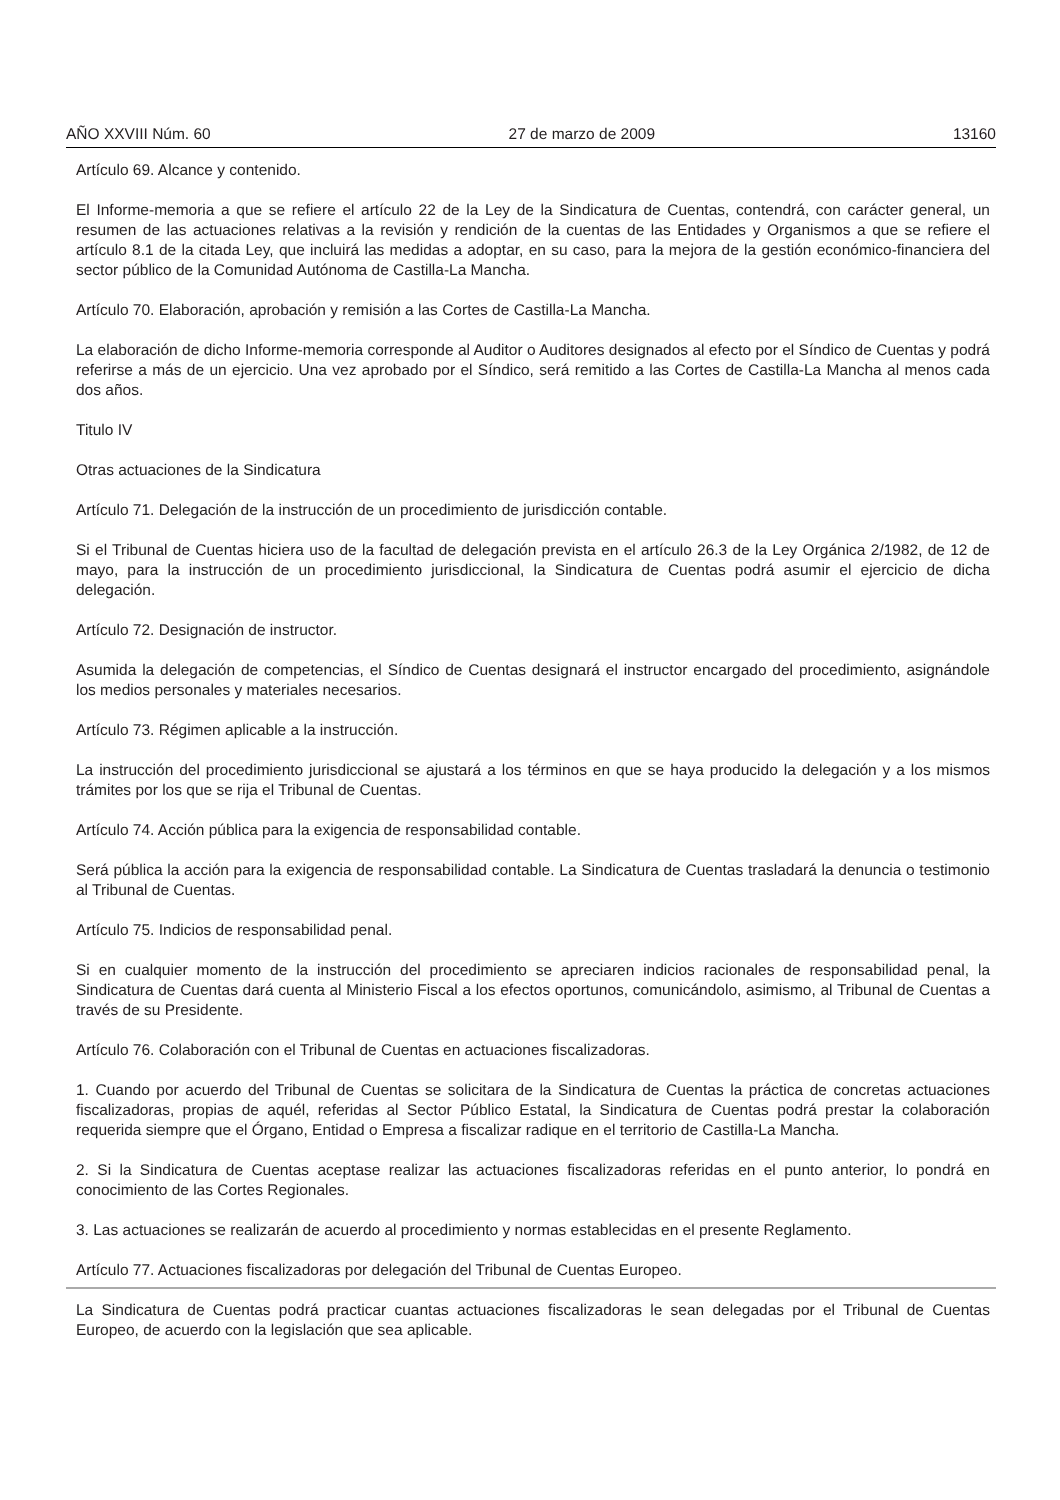AÑO XXVIII Núm. 60 27 de marzo de 2009 13160
Artículo 69. Alcance y contenido.
El Informe-memoria a que se refiere el artículo 22 de la Ley de la Sindicatura de Cuentas, contendrá, con carácter general, un resumen de las actuaciones relativas a la revisión y rendición de la cuentas de las Entidades y Organismos a que se refiere el artículo 8.1 de la citada Ley, que incluirá las medidas a adoptar, en su caso, para la mejora de la gestión económico-financiera del sector público de la Comunidad Autónoma de Castilla-La Mancha.
Artículo 70. Elaboración, aprobación y remisión a las Cortes de Castilla-La Mancha.
La elaboración de dicho Informe-memoria corresponde al Auditor o Auditores designados al efecto por el Síndico de Cuentas y podrá referirse a más de un ejercicio. Una vez aprobado por el Síndico, será remitido a las Cortes de Castilla-La Mancha al menos cada dos años.
Titulo IV
Otras actuaciones de la Sindicatura
Artículo 71. Delegación de la instrucción de un procedimiento de jurisdicción contable.
Si el Tribunal de Cuentas hiciera uso de la facultad de delegación prevista en el artículo 26.3 de la Ley Orgánica 2/1982, de 12 de mayo, para la instrucción de un procedimiento jurisdiccional, la Sindicatura de Cuentas podrá asumir el ejercicio de dicha delegación.
Artículo 72. Designación de instructor.
Asumida la delegación de competencias, el Síndico de Cuentas designará el instructor encargado del procedimiento, asignándole los medios personales y materiales necesarios.
Artículo 73. Régimen aplicable a la instrucción.
La instrucción del procedimiento jurisdiccional se ajustará a los términos en que se haya producido la delegación y a los mismos trámites por los que se rija el Tribunal de Cuentas.
Artículo 74. Acción pública para la exigencia de responsabilidad contable.
Será pública la acción para la exigencia de responsabilidad contable. La Sindicatura de Cuentas trasladará la denuncia o testimonio al Tribunal de Cuentas.
Artículo 75. Indicios de responsabilidad penal.
Si en cualquier momento de la instrucción del procedimiento se apreciaren indicios racionales de responsabilidad penal, la Sindicatura de Cuentas dará cuenta al Ministerio Fiscal a los efectos oportunos, comunicándolo, asimismo, al Tribunal de Cuentas a través de su Presidente.
Artículo 76. Colaboración con el Tribunal de Cuentas en actuaciones fiscalizadoras.
1. Cuando por acuerdo del Tribunal de Cuentas se solicitara de la Sindicatura de Cuentas la práctica de concretas actuaciones fiscalizadoras, propias de aquél, referidas al Sector Público Estatal, la Sindicatura de Cuentas podrá prestar la colaboración requerida siempre que el Órgano, Entidad o Empresa a fiscalizar radique en el territorio de Castilla-La Mancha.
2. Si la Sindicatura de Cuentas aceptase realizar las actuaciones fiscalizadoras referidas en el punto anterior, lo pondrá en conocimiento de las Cortes Regionales.
3. Las actuaciones se realizarán de acuerdo al procedimiento y normas establecidas en el presente Reglamento.
Artículo 77. Actuaciones fiscalizadoras por delegación del Tribunal de Cuentas Europeo.
La Sindicatura de Cuentas podrá practicar cuantas actuaciones fiscalizadoras le sean delegadas por el Tribunal de Cuentas Europeo, de acuerdo con la legislación que sea aplicable.